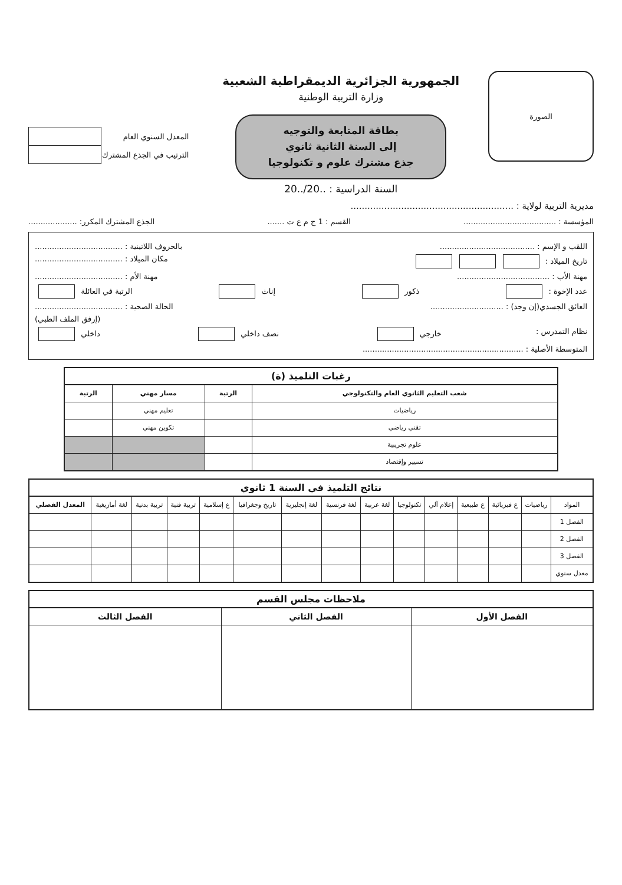الصورة
الجمهورية الجزائرية الديمقراطية الشعبية
وزارة التربية الوطنية
بطاقة المتابعة والتوجيه
إلى السنة الثانية ثانوي
جذع مشترك علوم و تكنولوجيا
السنة الدراسية : ..20/..20
| المعدل السنوي العام | |
| الترتيب في الجذع المشترك | |
مديرية التربية لولاية : ..........................................................
المؤسسة : ...................................... القسم : 1 ج م ع ت ....... الجذع المشترك المكرر: ....................
اللقب و الإسم : ....................................... بالحروف اللاتينية : ....................................
تاريخ الميلاد : مكان الميلاد : ....................................
مهنة الأب : ...................................... مهنة الأم : ....................................
عدد الإخوة : ذكور إناث الرتبة في العائلة
العائق الجسدي(إن وجد) : .............................. الحالة الصحية : ....................................
(إرفق الملف الطبي)
نظام التمدرس : خارجي نصف داخلي داخلي
المتوسطة الأصلية : ..................................................................
رغبات التلميذ (ة)
| شعب التعليم الثانوي العام والتكنولوجي | الرتبة | مسار مهني | الرتبة |
| --- | --- | --- | --- |
| رياضيات | | تعليم مهني | |
| تقني رياضي | | تكوين مهني | |
| علوم تجريبية | | | |
| تسيير وإقتصاد | | | |
نتائج التلميذ في السنة 1 ثانوي
| المواد | رياضيات | ع فيزيائية | ع طبيعية | إعلام آلي | تكنولوجيا | لغة عربية | لغة فرنسية | لغة إنجليزية | تاريخ وجغرافيا | ع إسلامية | تربية فنية | تربية بدنية | لغة أمازيغية | المعدل الفصلي |
| الفصل 1 | | | | | | | | | | | | | | |
| الفصل 2 | | | | | | | | | | | | | | |
| الفصل 3 | | | | | | | | | | | | | | |
| معدل سنوي | | | | | | | | | | | | | | |
ملاحظات مجلس القسم
| الفصل الأول | الفصل الثاني | الفصل الثالث |
| --- | --- | --- |